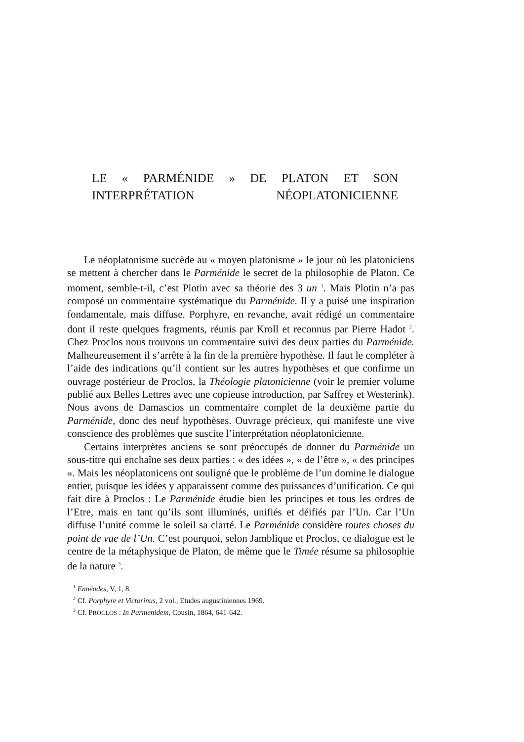LE « PARMÉNIDE » DE PLATON ET SON INTERPRÉTATION NÉOPLATONICIENNE
Le néoplatonisme succède au « moyen platonisme » le jour où les platoniciens se mettent à chercher dans le Parménide le secret de la philosophie de Platon. Ce moment, semble-t-il, c’est Plotin avec sa théorie des 3 un <sup>1</sup>. Mais Plotin n’a pas composé un commentaire systématique du Parménide. Il y a puisé une inspiration fondamentale, mais diffuse. Porphyre, en revanche, avait rédigé un commentaire dont il reste quelques fragments, réunis par Kroll et reconnus par Pierre Hadot <sup>2</sup>. Chez Proclos nous trouvons un commentaire suivi des deux parties du Parménide. Malheureusement il s’arrête à la fin de la première hypothèse. Il faut le compléter à l’aide des indications qu’il contient sur les autres hypothèses et que confirme un ouvrage postérieur de Proclos, la Théologie platonicienne (voir le premier volume publié aux Belles Lettres avec une copieuse introduction, par Saffrey et Westerink). Nous avons de Damascios un commentaire complet de la deuxième partie du Parménide, donc des neuf hypothèses. Ouvrage précieux, qui manifeste une vive conscience des problèmes que suscite l’interprétation néoplatonicienne.
Certains interprètes anciens se sont préoccupés de donner du Parménide un sous-titre qui enchaîne ses deux parties : « des idées », « de l’être », « des principes ». Mais les néoplatonicens ont souligné que le problème de l’un domine le dialogue entier, puisque les idées y apparaissent comme des puissances d’unification. Ce qui fait dire à Proclos : Le Parménide étudie bien les principes et tous les ordres de l’Etre, mais en tant qu’ils sont illuminés, unifiés et déifiés par l’Un. Car l’Un diffuse l’unité comme le soleil sa clarté. Le Parménide considère toutes choses du point de vue de l’Un. C’est pourquoi, selon Jamblique et Proclos, ce dialogue est le centre de la métaphysique de Platon, de même que le Timée résume sa philosophie de la nature <sup>3</sup>.
<sup>1</sup> Ennéades, V, 1, 8.
<sup>2</sup> Cf. Porphyre et Victorinus, 2 vol., Etudes augustiniennes 1969.
<sup>3</sup> Cf. PROCLOS : In Parmenidem, Cousin, 1864, 641-642.